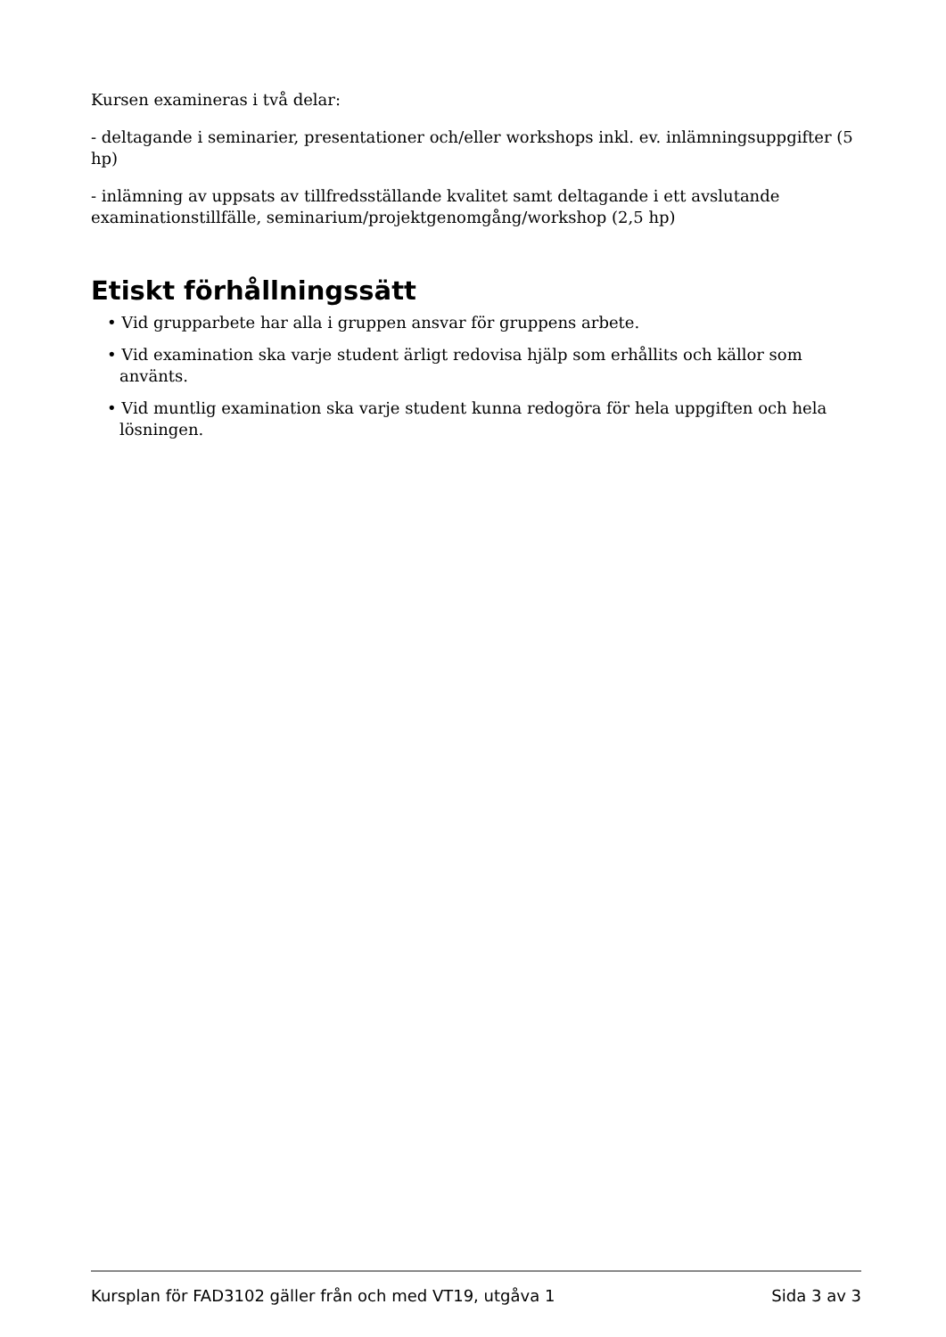Kursen examineras i två delar:
- deltagande i seminarier, presentationer och/eller workshops inkl. ev. inlämningsuppgifter (5 hp)
- inlämning av uppsats av tillfredsställande kvalitet samt deltagande i ett avslutande examinationstillfälle, seminarium/projektgenomgång/workshop (2,5 hp)
Etiskt förhållningssätt
• Vid grupparbete har alla i gruppen ansvar för gruppens arbete.
• Vid examination ska varje student ärligt redovisa hjälp som erhållits och källor som använts.
• Vid muntlig examination ska varje student kunna redogöra för hela uppgiften och hela lösningen.
Kursplan för FAD3102 gäller från och med VT19, utgåva 1 Sida 3 av 3